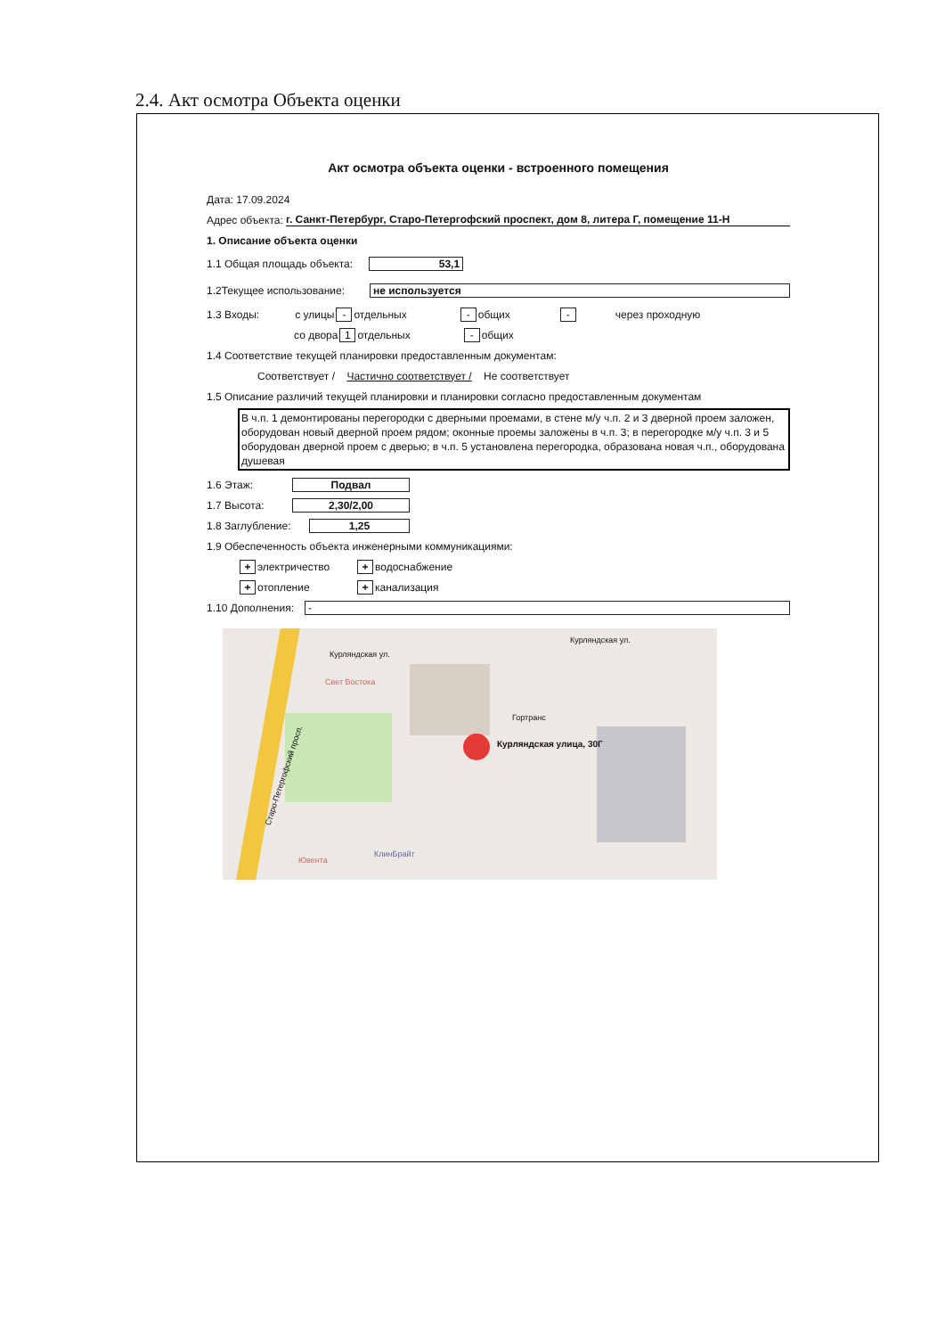2.4. Акт осмотра Объекта оценки
Акт осмотра объекта оценки - встроенного помещения
Дата: 17.09.2024
Адрес объекта: г. Санкт-Петербург, Старо-Петергофский проспект, дом 8, литера Г, помещение 11-Н
1. Описание объекта оценки
1.1 Общая площадь объекта: 53,1
1.2Текущее использование: не используется
1.3 Входы: с улицы - отдельных - общих - через проходную
со двора 1 отдельных - общих
1.4 Соответствие текущей планировки предоставленным документам:
Соответствует / Частично соответствует / Не соответствует
1.5 Описание различий текущей планировки и планировки согласно предоставленным документам
В ч.п. 1 демонтированы перегородки с дверными проемами, в стене м/у ч.п. 2 и 3 дверной проем заложен, оборудован новый дверной проем рядом; оконные проемы заложены в ч.п. 3; в перегородке м/у ч.п. 3 и 5 оборудован дверной проем с дверью; в ч.п. 5 установлена перегородка, образована новая ч.п., оборудована душевая
1.6 Этаж: Подвал
1.7 Высота: 2,30/2,00
1.8 Заглубление: 1,25
1.9 Обеспеченность объекта инженерными коммуникациями:
+ электричество + водоснабжение
+ отопление + канализация
1.10 Дополнения: -
Курляндская улица, 30Г
Курляндская ул.
Курляндская ул.
Свет Востока
Гортранс
Старо-Петергофский просп.
Ювента
КлинБрайт